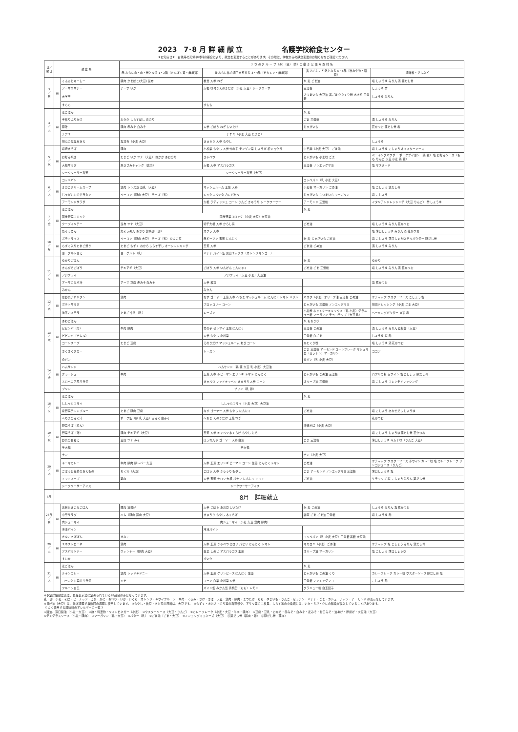2023　7･8 月 詳 細 献 立 名護学校給食センター
★お知らせ★　台風等の天候や材料の都合により、献立を変更することがあります。その際は、学校からの献立変更のお知らせをご確認ください。
| 日／曜日 | 献 立 名 | | ３ つ の グ ル ー プ（赤）（緑）（黄）の 働 き と 使 用 食 材 名 | | | |
| --- | --- | --- | --- | --- | --- | --- |
| | | | 赤 おもに血・肉・骨となる 1・2群（たんぱく質・無機質） | 緑 おもに体の調子を整える 3・4群（ビタミン・無機質） | 黄 おもに力や熱となる 5・6群（炭水化物・脂質） | 調味料・だしなど |
| 3 ／ 月 | ▤ | くふぁじゅーしー | 豚肉 かまぼこ(大豆) 昆布 | 椎茸 人参 ねぎ | 米 麦 ごま油 | 塩 しょうゆ みりん 酒 豚だし骨 |
| | | アーサウサチー | アーサ いか | 大根 味付きえのきだけ（小麦 大豆） シークワーサ | 三温糖 | しょうゆ 酢 |
| | | 大学芋 | | | さつまいも 大豆油 黒ごま かたくり粉 水あめ 三温糖 | しょうゆ みりん |
| | | すもも | | すもも | | |
| 4 ／ 火 | ▤ | 麦ごはん | | | 米 麦 | |
| | | 手作りふりかけ | おかか しらすぼし 青のり | | ごま 三温糖 | 酒 しょうゆ みりん |
| | | 豚汁 | 豚肉 赤みそ 白みそ | 人参 ごぼう ねぎ しいたけ | じゃがいも | 花かつお 豚だし骨 塩 |
| | | チヂミ | チヂミ（小麦 大豆 たまご） | | | |
| | | 胡瓜の塩昆布あえ | 塩昆布（小麦 大豆） | きゅうり 人参 もやし | | しょうゆ |
| 5 ／ 水 | ▤ | 塩焼きそば | 豚肉 | 小松菜 もやし 人参 竹の子 チンゲン菜 しょうが 紅ショウガ | 中華麺（小麦 大豆） ごま油 | 塩 しょうゆ こしょう オイスターソース |
| | | お好み焼き | たまご いか ツナ（大豆） おかか あおのり | きゃべつ | じゃがいも 小麦粉 ごま | ベーキングパウダー ポークブイヨン（鶏 豚） 塩 お好みソース（もも りんご 大豆 小麦 鶏 豚） |
| | | 大根サラダ | 焼きざみチャンク（鶏肉） | 大根 人参 アスパラガス | 三温糖 ノンエッグマヨ | 塩 マスタード |
| | | シークワーサー寒天 | シークワーサー寒天（大豆） | | | |
| 6 ／ 木 | ▤ | コッペパン | | | コッペパン（乳 小麦 大豆） | |
| | | きのこクリームスープ | 鶏肉 レンズ豆 豆乳（大豆） | マッシュルーム 玉葱 人参 | 小麦粉 マーガリン ごめ油 | 塩 こしょう 鶏だし骨 |
| | | じゃがいものグラタン | ベーコン（豚肉 大豆） チーズ（乳） | ミックスベジタブル パセリ | じゃがいも さつまいも マーガリン | 塩 こしょう |
| | | アーモンドサラダ | | 大根 ラディッシュ コーン りんご きゅうり シークワーサー | アーモンド 三温糖 | イタリアンドレッシング（大豆 りんご） 酢 しょうゆ |
| 7 ／ 金 | ▤ | 麦ごはん | | | 米 麦 | |
| | | 国産野菜コロッケ | 国産野菜コロッケ（小麦 大豆）大豆油 | | | |
| | | クーブイリチー | 昆布 ツナ（大豆） | 切干大根 人参 からし菜 | ごめ油 | 塩 しょうゆ みりん 花かつお |
| | | 魚そうめん | 魚そうめん あさり 錦糸卵（卵） | オクラ 人参 | | 塩 薄口しょうゆ みりん 酒 花かつお |
| 10 ／ 月 | ▤ | ポテトライス | ベーコン（豚肉 大豆） チーズ（乳） ひよこ豆 | 赤ピーマン 玉葱 にんにく | 米 麦 じゃがいも ごめ油 | 塩 こしょう 薄口しょうゆ チリパウダー 豚だし骨 |
| | | もずく入りたまご焼き | たまご もずく おから しらす干し オーシャンキング | 玉葱 人参 | ごま油 ごめ油 | 酒 しょうゆ みりん |
| | | ヨーグルトあえ | ヨーグルト（乳） | バナナ パイン缶 果皮ミックス（オレンジ マンゴー） | | |
| 11 ／ 火 | ▤ | ゆかりごはん | | | 米 麦 | ゆかり |
| | | きんぴらごぼう | チキアギ（大豆） | ごぼう 人参 いんげん こんにゃく | ごめ油 ごま 三温糖 | 塩 しょうゆ みりん 酒 花かつお |
| | | アジフライ | アジフライ（大豆 小麦）大豆油 | | | |
| | | アーサのみそ汁 | アーサ 豆腐 赤みそ 白みそ | 人参 椎茸 | | 塩 花かつお |
| | | みかん | | みかん | | |
| 12 ／ 水 | ▤ | 夏野菜ナポリタン | 鶏肉 | なす ゴーヤー 玉葱 人参 へちま マッシュルーム にんにく トマト バジル | パスタ（小麦）オリーブ油 三温糖 ごめ油 | ケチャップ ウスターソース こしょう 塩 |
| | | ポテトサラダ | | ブロッコリー コーン | じゃがいも 三温糖 ノンエッグマヨ | 胡麻ドレッシング（小麦 ごま 大豆） |
| | | 抹茶カステラ | たまご 牛乳（乳） | レーズン | 小麦粉 ホットケーキミックス（乳 小麦）グラニュー糖 マーガリン チョコチップ（大豆 乳） | ベーキングパウダー 抹茶 塩 |
| 13 ／ 木 | ▤ | あわごはん | | | 米 もちきび | |
| | | ビビンバ（肉） | 牛肉 豚肉 | 竹の子 ゼンマイ 玉葱 にんにく | 三温糖 ごめ油 | 酒 しょうゆ みりん 豆板醤（大豆） |
| | | ビビンバ（ナムル） | | 人参 もやし 小松菜 | 三温糖 白ごま | しょうゆ 塩 酢 |
| | | コーンスープ | たまご 豆腐 | えのきだけ マッシュルーム ねぎ コーン | かたくり粉 | 塩 しょうゆ 酒 花かつお |
| | | さくさくヌガー | | レーズン | ごま 三温糖 アーモンド コーンフレーク マシュマロ（ゼラチン）マーガリン | ココア |
| 14 ／ 金 | ▤ | 食パン | | | 食パン（乳 小麦 大豆） | |
| | | ハムサンド | ハムサンド（鶏 豚 大豆 乳 小麦）大豆油 | | | |
| | | グラーシュ | 牛肉 | 玉葱 人参 赤ピーマン エリンギ トマト にんにく | じゃがいも ごめ油 三温糖 | パプリカ粉 赤ワイン 塩 こしょう 豚だし骨 |
| | | スロベニア風サラダ | | きゃべつ レッドキャベツ きゅうり 人参 コーン | オリーブ油 三温糖 | 塩 こしょう フレンチドレッシング |
| | | プリン | プリン（乳 卵） | | | |
| 18 ／ 火 | ▤ | 麦ごはん | | | 米 麦 | |
| | | ししゃもフライ | ししゃもフライ（小麦 大豆）大豆油 | | | |
| | | 夏野菜チャンプルー | たまご 豚肉 豆腐 | なす ゴーヤー 人参 もやし にんにく | ごめ油 | 塩 こしょう あわせだし しょうゆ |
| | | へちまのみそ汁 | ポーク缶（豚 乳 大豆）赤みそ 白みそ | へちま えのきだけ 玉葱 ねぎ | | 花かつお |
| 19 ／ 水 | ▤ | 野菜そば（めん） | | | 沖縄そば（小麦 大豆） | |
| | | 野菜そば（汁） | 豚肉 チキアギ（大豆） | 玉葱 人参 キャベツ 木くらげ もやし にら | | 塩 こしょう しょうゆ 豚だし骨 花かつお |
| | | 野菜の白和え | 豆腐 ツナ みそ | ほうれん草 ゴーヤー 人参 白菜 | ごま 三温糖 | 薄口しょうゆ キムチ味（りんご 大豆） |
| | | 芋大福 | 芋大福 | | | |
| 20 ／ 木 | ▤ | ナン | | | ナン（小麦 大豆） | |
| | | キーマカレー | 牛肉 豚肉 豚レバー 大豆 | 人参 玉葱 エリンギ ピーマン コーン 生姜 にんにく トマト | ごめ油 | ケチャップ ウスターソース 赤ワイン カレー粉 塩 カレーフレーク リンゴジュース（りんご） |
| | | ごぼうと緑黄のあえもの | ちくわ（大豆） | ごぼう 人参 きゅうり もやし | ごま アーモンド ノンエッグマヨ 三温糖 | 薄口しょうゆ 塩 |
| | | トマトスープ | 鶏肉 | 人参 玉葱 セロリ 大根 パセリ にんにく トマト | ごめ油 | ケチャップ 塩 こしょう みりん 鶏だし骨 |
| | | シークワーサーアイス | シークワーサーアイス | | | |
| 8月 | 8月 詳細献立 | | | | | |
| 28日 ／ 月 | ▤ | 五目たきこみごはん | 豚肉 油揚げ | 人参 ごぼう あお豆 しいたけ | 米 麦 ごめ油 | しょうゆ みりん 塩 花かつお |
| | | 中華サラダ | ハム（豚肉 鶏肉 大豆） | きゅうり もやし 木くらげ | 春雨 ごま ごま油 三温糖 | 塩 しょうゆ 酢 |
| | | 肉シューマイ | 肉シューマイ（小麦 大豆 鶏肉 豚肉） | | | |
| | | 冷凍パイン | | 冷凍パイン | | |
| 29 ／ 火 | ▤ | きなこあげぱん | きなこ | | コッペパン（乳 小麦 大豆）三温糖 黒糖 大豆油 | |
| | | ミネストローネ | 鶏肉 | 人参 玉葱 きゃべつ セロリ パセリ にんにく トマト | マカロニ（小麦）ごめ油 | ケチャップ 塩 こしょう みりん 鶏だし骨 |
| | | アスパラソテー | ウィンナー（豚肉 大豆） | 白菜 しめじ アスパラガス 玉葱 | オリーブ油 マーガリン | 塩 こしょう 薄口しょうゆ |
| | | すいか | | すいか | | |
| 31 ／ 木 | ▤ | 麦ごはん | | | 米 麦 | |
| | | チキンカレー | 鶏肉 レッドキドニー | 人参 玉葱 グリンピース にんにく 生姜 | じゃがいも ごめ油 くり | カレーフレーク カレー粉 ウスターソース 豚だし骨 塩 |
| | | コーンと白菜のサラダ | ツナ | コーン 白菜 小松菜 人参 | 三温糖 ノンエッグマヨ | こしょう 酢 |
| | | フルーツ白玉 | | パイン缶 みかん缶 黄桃缶（もも）レモン | グラニュー糖 白玉団子 | |
※予定詳細献立表は、食品表示法に定められている28品目のみとなっています。
乳・卵・小麦・そば・ピーナッツ・えび・かに・あわび・いか・いくら・オレンジ・キウイフルーツ・牛肉・くるみ・さけ・さば・大豆・鶏肉・豚肉・まつたけ・もも・やまいも・りんご・ゼラチン・バナナ・ごま・カシューナッツ・アーモンド の表示をしています。
※揚げ油（大豆）は、揚げ調理で複数回の調理に使用しています。　※もやし・枝豆・あお豆の原料は、大豆です。　※もずく・あおさ・のり等の海藻類や、アサリ等の二枚貝、しらす等の小魚類には、いか・えび・かにの稚魚が混入していることがあります。
《 よく使用する調味料のアレルギーの一覧 》
①醤油、薄口醤油（小麦・大豆）　②酢・特濃酢・ワインビネガー（小麦）　③ウスターソース（大豆・りんご）　④カレーフレーク（小麦・大豆・牛肉・豚肉）　⑤豆腐・豆乳・おから・赤みそ・白みそ・麦みそ・甘口みそ・油あげ・厚揚げ・大豆油（大豆）
⑥デミグラスソース（小麦・豚肉）　⑦マーガリン（乳・大豆）　⑧バター（乳）　⑨ごま油（ごま・大豆）　⑩ノンエッグマヨネーズ（大豆）　⑪鶏だし骨（鶏肉・卵）　⑫豚だし骨（豚肉）